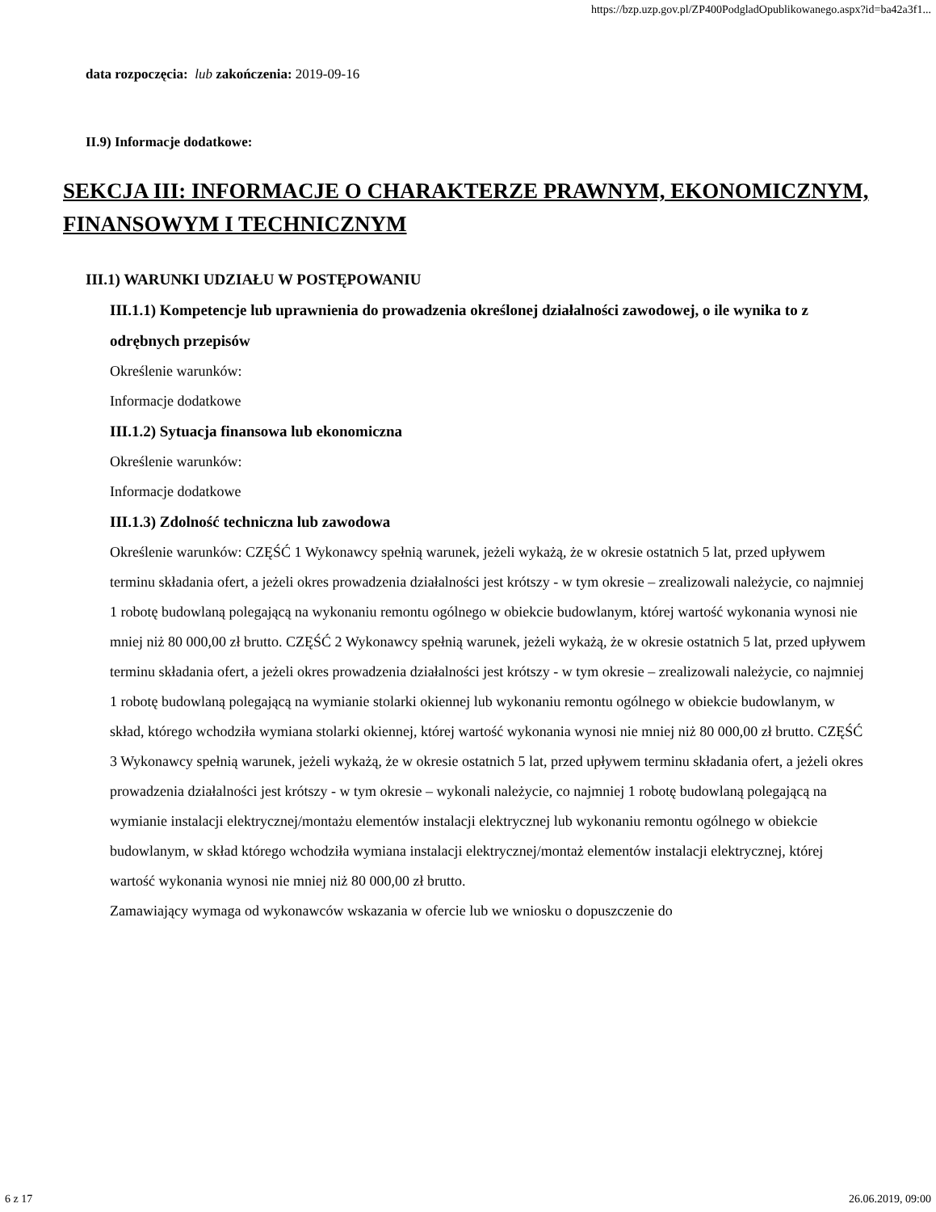https://bzp.uzp.gov.pl/ZP400PodgladOpublikowanego.aspx?id=ba42a3f1...
data rozpoczęcia: lub zakończenia: 2019-09-16
II.9) Informacje dodatkowe:
SEKCJA III: INFORMACJE O CHARAKTERZE PRAWNYM, EKONOMICZNYM, FINANSOWYM I TECHNICZNYM
III.1) WARUNKI UDZIAŁU W POSTĘPOWANIU
III.1.1) Kompetencje lub uprawnienia do prowadzenia określonej działalności zawodowej, o ile wynika to z odrębnych przepisów
Określenie warunków:
Informacje dodatkowe
III.1.2) Sytuacja finansowa lub ekonomiczna
Określenie warunków:
Informacje dodatkowe
III.1.3) Zdolność techniczna lub zawodowa
Określenie warunków: CZĘŚĆ 1 Wykonawcy spełnią warunek, jeżeli wykażą, że w okresie ostatnich 5 lat, przed upływem terminu składania ofert, a jeżeli okres prowadzenia działalności jest krótszy - w tym okresie – zrealizowali należycie, co najmniej 1 robotę budowlaną polegającą na wykonaniu remontu ogólnego w obiekcie budowlanym, której wartość wykonania wynosi nie mniej niż 80 000,00 zł brutto. CZĘŚĆ 2 Wykonawcy spełnią warunek, jeżeli wykażą, że w okresie ostatnich 5 lat, przed upływem terminu składania ofert, a jeżeli okres prowadzenia działalności jest krótszy - w tym okresie – zrealizowali należycie, co najmniej 1 robotę budowlaną polegającą na wymianie stolarki okiennej lub wykonaniu remontu ogólnego w obiekcie budowlanym, w skład, którego wchodziła wymiana stolarki okiennej, której wartość wykonania wynosi nie mniej niż 80 000,00 zł brutto. CZĘŚĆ 3 Wykonawcy spełnią warunek, jeżeli wykażą, że w okresie ostatnich 5 lat, przed upływem terminu składania ofert, a jeżeli okres prowadzenia działalności jest krótszy - w tym okresie – wykonali należycie, co najmniej 1 robotę budowlaną polegającą na wymianie instalacji elektrycznej/montażu elementów instalacji elektrycznej lub wykonaniu remontu ogólnego w obiekcie budowlanym, w skład którego wchodziła wymiana instalacji elektrycznej/montaż elementów instalacji elektrycznej, której wartość wykonania wynosi nie mniej niż 80 000,00 zł brutto.
Zamawiający wymaga od wykonawców wskazania w ofercie lub we wniosku o dopuszczenie do
6 z 17 26.06.2019, 09:00